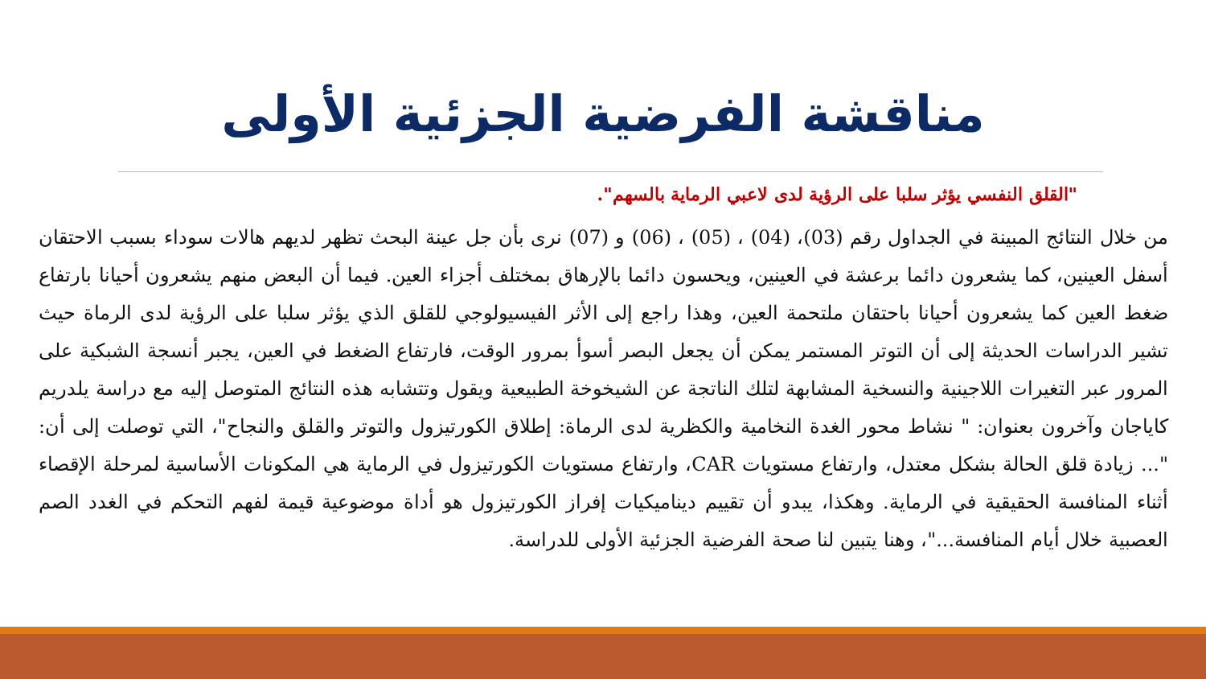مناقشة الفرضية الجزئية الأولى
"القلق النفسي يؤثر سلبا على الرؤية لدى لاعبي الرماية بالسهم".
من خلال النتائج المبينة في الجداول رقم (03)، (04) ، (05) ، (06) و (07) نرى بأن جل عينة البحث تظهر لديهم هالات سوداء بسبب الاحتقان أسفل العينين، كما يشعرون دائما برعشة في العينين، ويحسون دائما بالإرهاق بمختلف أجزاء العين. فيما أن البعض منهم يشعرون أحيانا بارتفاع ضغط العين كما يشعرون أحيانا باحتقان ملتحمة العين، وهذا راجع إلى الأثر الفيسيولوجي للقلق الذي يؤثر سلبا على الرؤية لدى الرماة حيث تشير الدراسات الحديثة إلى أن التوتر المستمر يمكن أن يجعل البصر أسوأ بمرور الوقت، فارتفاع الضغط في العين، يجبر أنسجة الشبكية على المرور عبر التغيرات اللاجينية والنسخية المشابهة لتلك الناتجة عن الشيخوخة الطبيعية ويقول وتتشابه هذه النتائج المتوصل إليه مع دراسة يلدريم كاياجان وآخرون بعنوان: " نشاط محور الغدة النخامية والكظرية لدى الرماة: إطلاق الكورتيزول والتوتر والقلق والنجاح"، التي توصلت إلى أن: "... زيادة قلق الحالة بشكل معتدل، وارتفاع مستويات CAR، وارتفاع مستويات الكورتيزول في الرماية هي المكونات الأساسية لمرحلة الإقصاء أثناء المنافسة الحقيقية في الرماية. وهكذا، يبدو أن تقييم ديناميكيات إفراز الكورتيزول هو أداة موضوعية قيمة لفهم التحكم في الغدد الصم العصبية خلال أيام المنافسة..."، وهنا يتبين لنا صحة الفرضية الجزئية الأولى للدراسة.